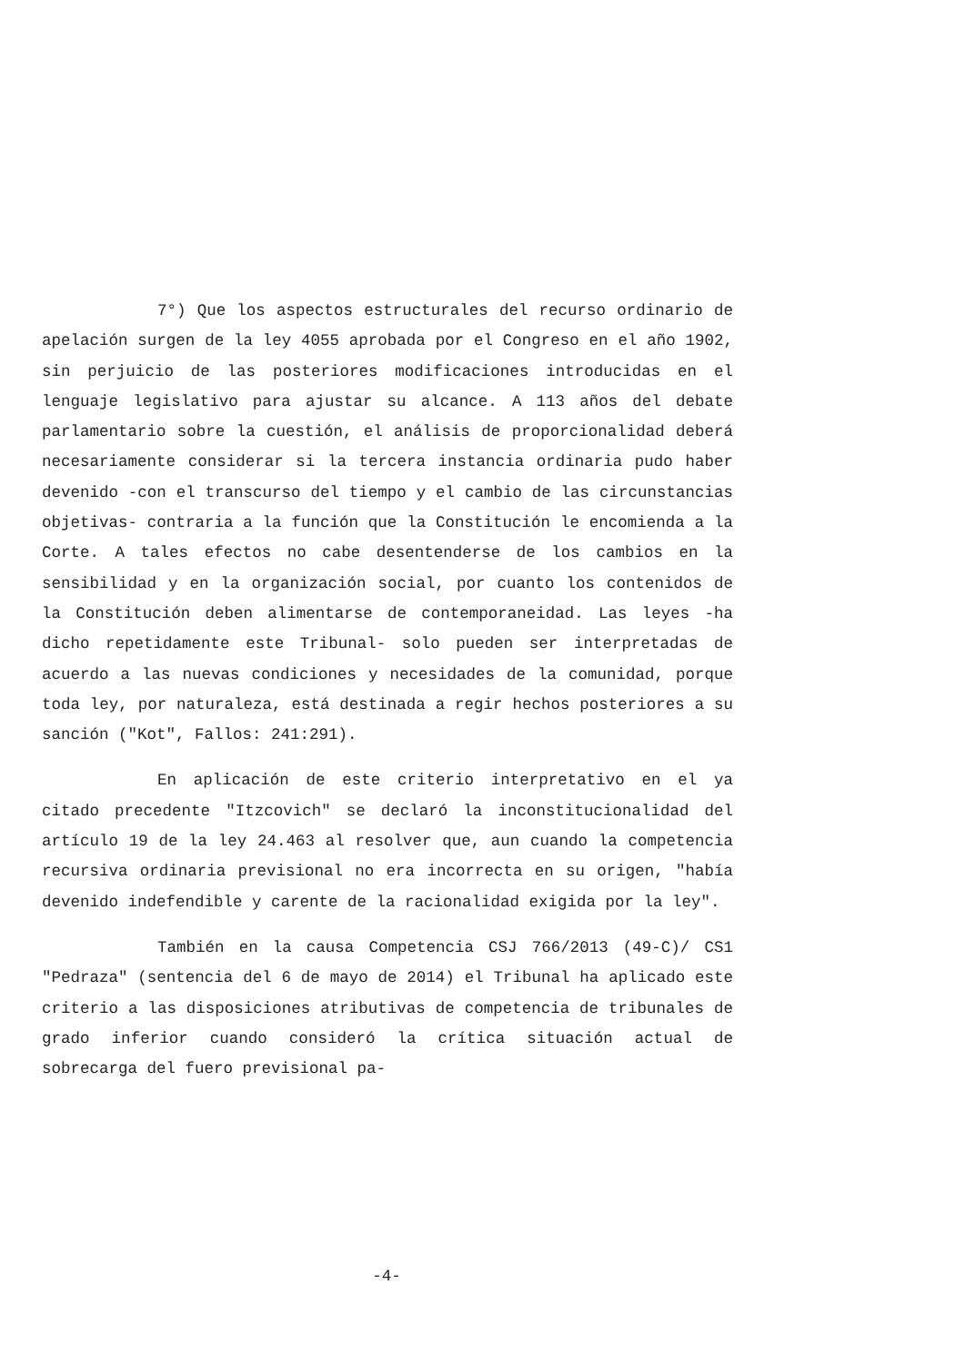7°) Que los aspectos estructurales del recurso ordinario de apelación surgen de la ley 4055 aprobada por el Congreso en el año 1902, sin perjuicio de las posteriores modificaciones introducidas en el lenguaje legislativo para ajustar su alcance. A 113 años del debate parlamentario sobre la cuestión, el análisis de proporcionalidad deberá necesariamente considerar si la tercera instancia ordinaria pudo haber devenido -con el transcurso del tiempo y el cambio de las circunstancias objetivas- contraria a la función que la Constitución le encomienda a la Corte. A tales efectos no cabe desentenderse de los cambios en la sensibilidad y en la organización social, por cuanto los contenidos de la Constitución deben alimentarse de contemporaneidad. Las leyes -ha dicho repetidamente este Tribunal- solo pueden ser interpretadas de acuerdo a las nuevas condiciones y necesidades de la comunidad, porque toda ley, por naturaleza, está destinada a regir hechos posteriores a su sanción ("Kot", Fallos: 241:291).
En aplicación de este criterio interpretativo en el ya citado precedente "Itzcovich" se declaró la inconstitucionalidad del artículo 19 de la ley 24.463 al resolver que, aun cuando la competencia recursiva ordinaria previsional no era incorrecta en su origen, "había devenido indefendible y carente de la racionalidad exigida por la ley".
También en la causa Competencia CSJ 766/2013 (49-C)/ CS1 "Pedraza" (sentencia del 6 de mayo de 2014) el Tribunal ha aplicado este criterio a las disposiciones atributivas de competencia de tribunales de grado inferior cuando consideró la crítica situación actual de sobrecarga del fuero previsional pa-
-4-